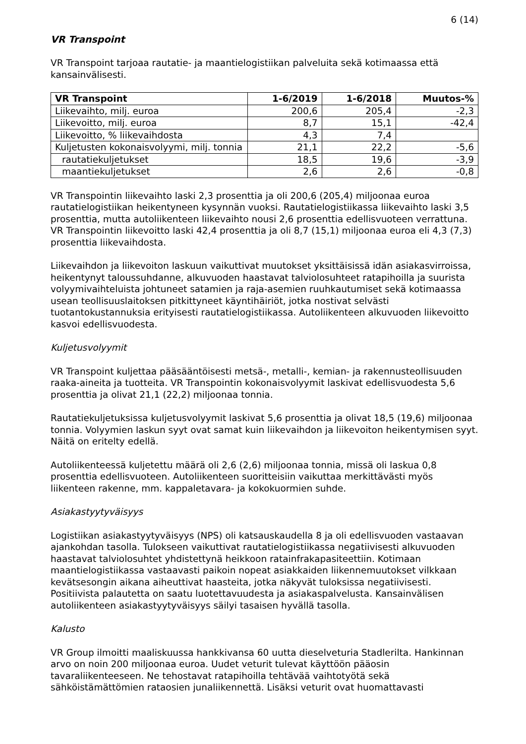6 (14)
VR Transpoint
VR Transpoint tarjoaa rautatie- ja maantielogistiikan palveluita sekä kotimaassa että kansainvälisesti.
| VR Transpoint | 1-6/2019 | 1-6/2018 | Muutos-% |
| --- | --- | --- | --- |
| Liikevaihto, milj. euroa | 200,6 | 205,4 | -2,3 |
| Liikevoitto, milj. euroa | 8,7 | 15,1 | -42,4 |
| Liikevoitto, % liikevaihdosta | 4,3 | 7,4 | |
| Kuljetusten kokonaisvolyymi, milj. tonnia | 21,1 | 22,2 | -5,6 |
| rautatiekuljetukset | 18,5 | 19,6 | -3,9 |
| maantiekuljetukset | 2,6 | 2,6 | -0,8 |
VR Transpointin liikevaihto laski 2,3 prosenttia ja oli 200,6 (205,4) miljoonaa euroa rautatielogistiikan heikentyneen kysynnän vuoksi. Rautatielogistiikassa liikevaihto laski 3,5 prosenttia, mutta autoliikenteen liikevaihto nousi 2,6 prosenttia edellisvuoteen verrattuna. VR Transpointin liikevoitto laski 42,4 prosenttia ja oli 8,7 (15,1) miljoonaa euroa eli 4,3 (7,3) prosenttia liikevaihdosta.
Liikevaihdon ja liikevoiton laskuun vaikuttivat muutokset yksittäisissä idän asiakasvirroissa, heikentynyt taloussuhdanne, alkuvuoden haastavat talviolosuhteet ratapihoilla ja suurista volyymivaihteluista johtuneet satamien ja raja-asemien ruuhkautumiset sekä kotimaassa usean teollisuuslaitoksen pitkittyneet käyntihäiriöt, jotka nostivat selvästi tuotantokustannuksia erityisesti rautatielogistiikassa. Autoliikenteen alkuvuoden liikevoitto kasvoi edellisvuodesta.
Kuljetusvolyymit
VR Transpoint kuljettaa pääsääntöisesti metsä-, metalli-, kemian- ja rakennusteollisuuden raaka-aineita ja tuotteita. VR Transpointin kokonaisvolyymit laskivat edellisvuodesta 5,6 prosenttia ja olivat 21,1 (22,2) miljoonaa tonnia.
Rautatiekuljetuksissa kuljetusvolyymit laskivat 5,6 prosenttia ja olivat 18,5 (19,6) miljoonaa tonnia. Volyymien laskun syyt ovat samat kuin liikevaihdon ja liikevoiton heikentymisen syyt. Näitä on eritelty edellä.
Autoliikenteessä kuljetettu määrä oli 2,6 (2,6) miljoonaa tonnia, missä oli laskua 0,8 prosenttia edellisvuoteen. Autoliikenteen suoritteisiin vaikuttaa merkittävästi myös liikenteen rakenne, mm. kappaletavara- ja kokokuormien suhde.
Asiakastyytyväisyys
Logistiikan asiakastyytyväisyys (NPS) oli katsauskaudella 8 ja oli edellisvuoden vastaavan ajankohdan tasolla. Tulokseen vaikuttivat rautatielogistiikassa negatiivisesti alkuvuoden haastavat talviolosuhtet yhdistettynä heikkoon ratainfrakapasiteettiin. Kotimaan maantielogistiikassa vastaavasti paikoin nopeat asiakkaiden liikennemuutokset vilkkaan kevätsesongin aikana aiheuttivat haasteita, jotka näkyvät tuloksissa negatiivisesti. Positiivista palautetta on saatu luotettavuudesta ja asiakaspalvelusta. Kansainvälisen autoliikenteen asiakastyytyväisyys säilyi tasaisen hyvällä tasolla.
Kalusto
VR Group ilmoitti maaliskuussa hankkivansa 60 uutta dieselveturia Stadlerilta. Hankinnan arvo on noin 200 miljoonaa euroa. Uudet veturit tulevat käyttöön pääosin tavaraliikenteeseen. Ne tehostavat ratapihoilla tehtävää vaihtotyötä sekä sähköistämättömien rataosien junaliikennettä. Lisäksi veturit ovat huomattavasti